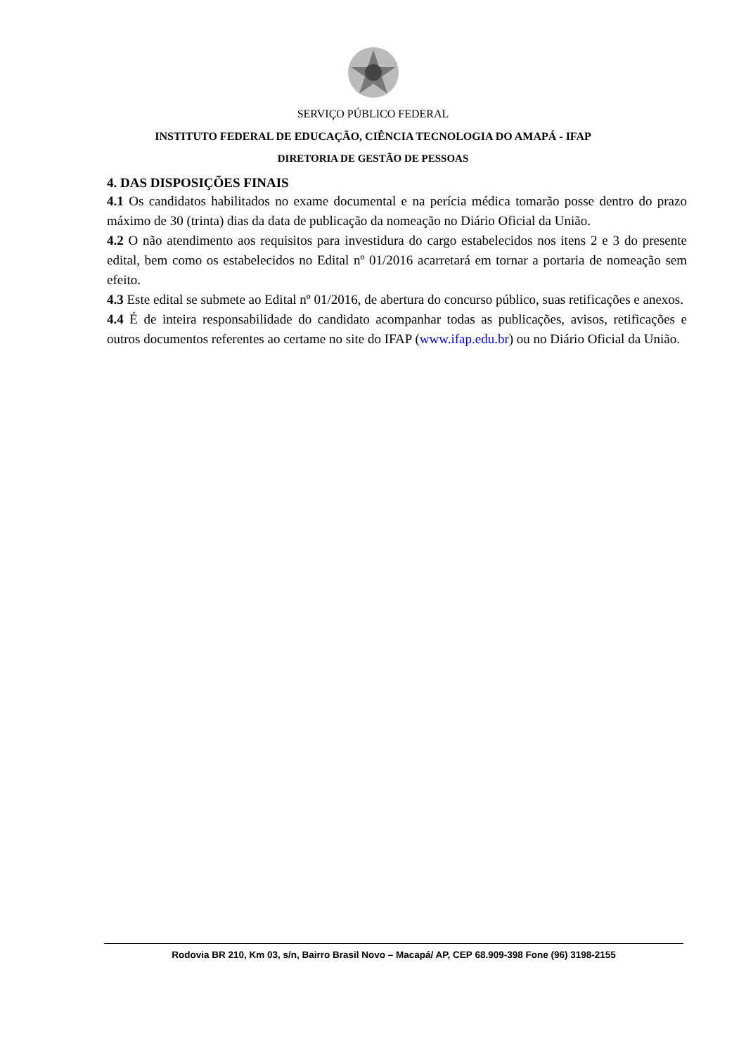SERVIÇO PÚBLICO FEDERAL
INSTITUTO FEDERAL DE EDUCAÇÃO, CIÊNCIA TECNOLOGIA DO AMAPÁ - IFAP
DIRETORIA DE GESTÃO DE PESSOAS
4. DAS DISPOSIÇÕES FINAIS
4.1 Os candidatos habilitados no exame documental e na perícia médica tomarão posse dentro do prazo máximo de 30 (trinta) dias da data de publicação da nomeação no Diário Oficial da União.
4.2 O não atendimento aos requisitos para investidura do cargo estabelecidos nos itens 2 e 3 do presente edital, bem como os estabelecidos no Edital nº 01/2016 acarretará em tornar a portaria de nomeação sem efeito.
4.3 Este edital se submete ao Edital nº 01/2016, de abertura do concurso público, suas retificações e anexos.
4.4 É de inteira responsabilidade do candidato acompanhar todas as publicações, avisos, retificações e outros documentos referentes ao certame no site do IFAP (www.ifap.edu.br) ou no Diário Oficial da União.
Rodovia BR 210, Km 03, s/n, Bairro Brasil Novo – Macapá/ AP, CEP 68.909-398 Fone (96) 3198-2155